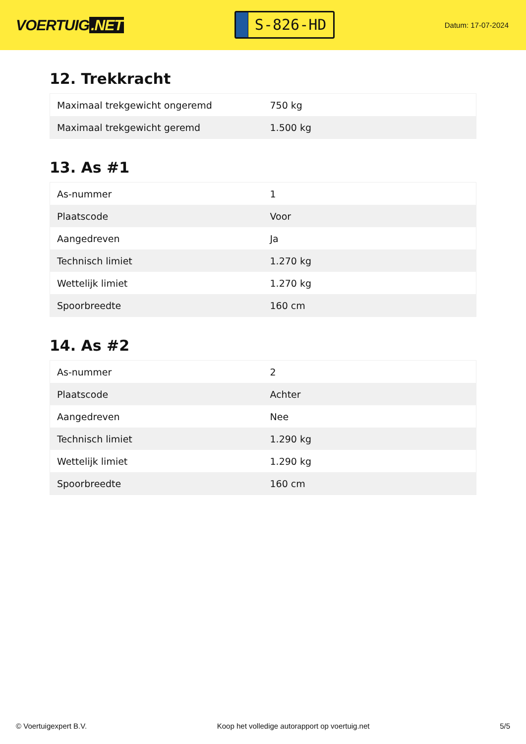VOERTUIG.NET
S-826-HD
Datum: 17-07-2024
12. Trekkracht
| Maximaal trekgewicht ongeremd | 750 kg |
| Maximaal trekgewicht geremd | 1.500 kg |
13. As #1
| As-nummer | 1 |
| Plaatscode | Voor |
| Aangedreven | Ja |
| Technisch limiet | 1.270 kg |
| Wettelijk limiet | 1.270 kg |
| Spoorbreedte | 160 cm |
14. As #2
| As-nummer | 2 |
| Plaatscode | Achter |
| Aangedreven | Nee |
| Technisch limiet | 1.290 kg |
| Wettelijk limiet | 1.290 kg |
| Spoorbreedte | 160 cm |
© Voertuigexpert B.V. Koop het volledige autorapport op voertuig.net 5/5